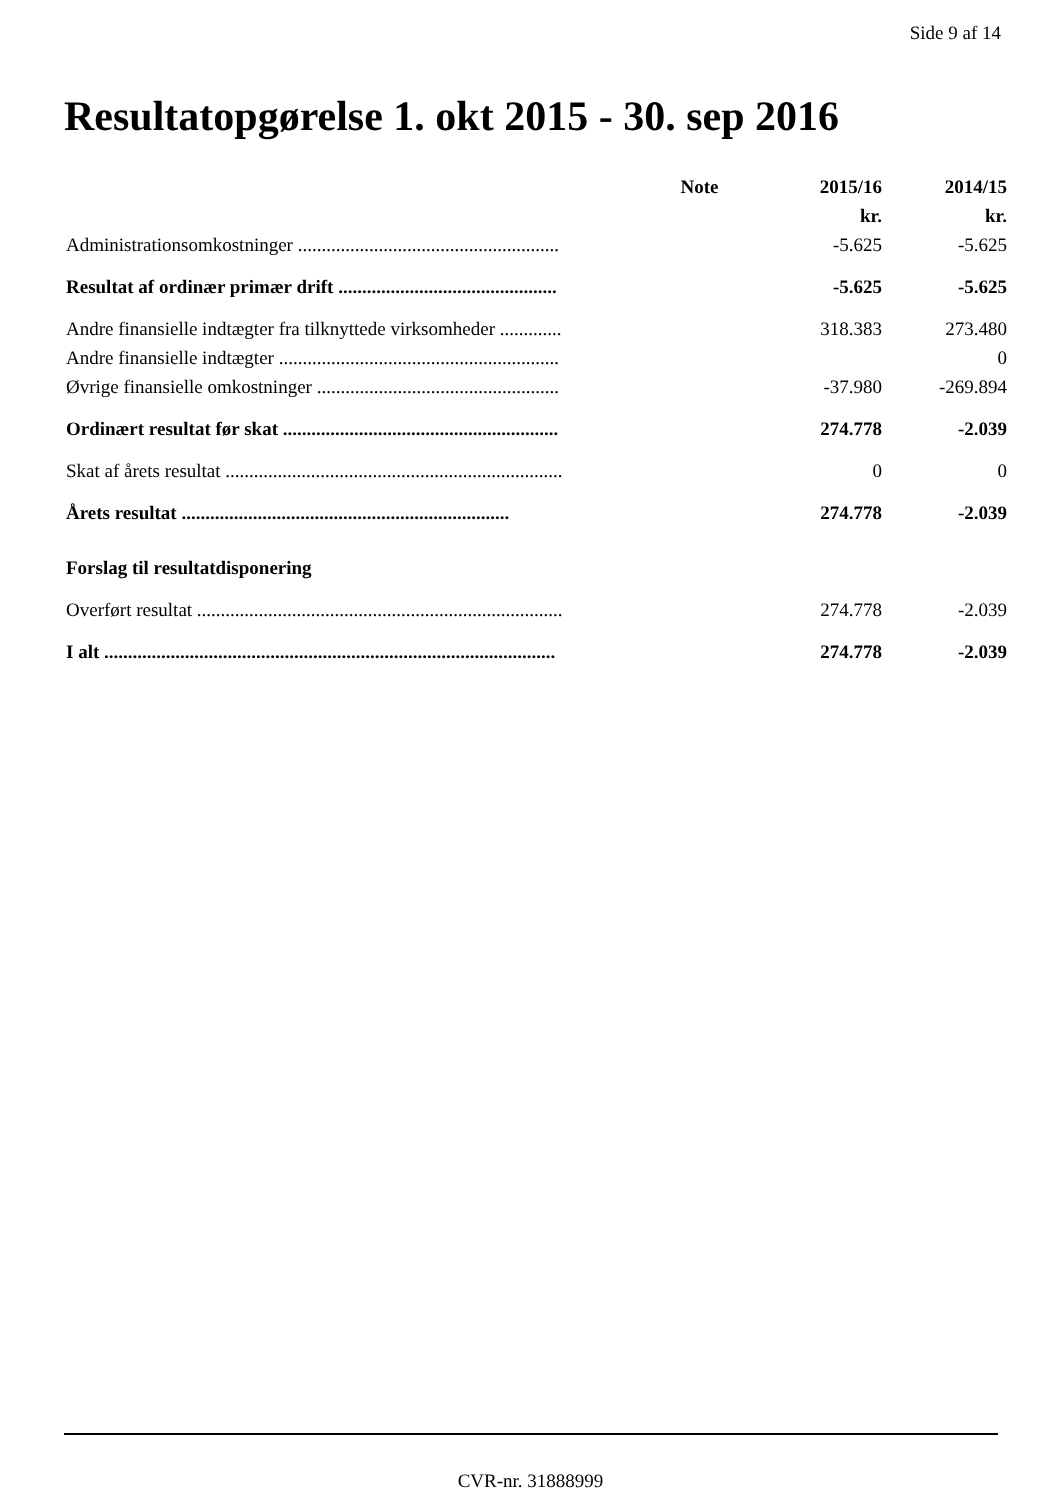Side 9 af 14
Resultatopgørelse 1. okt 2015 - 30. sep 2016
| | Note | 2015/16 | 2014/15 |
| --- | --- | --- | --- |
| | | kr. | kr. |
| Administrationsomkostninger ....................................................... | | -5.625 | -5.625 |
| Resultat af ordinær primær drift .............................................. | | -5.625 | -5.625 |
| Andre finansielle indtægter fra tilknyttede virksomheder ............. | | 318.383 | 273.480 |
| Andre finansielle indtægter ........................................................... | | | 0 |
| Øvrige finansielle omkostninger ................................................... | | -37.980 | -269.894 |
| Ordinært resultat før skat .......................................................... | | 274.778 | -2.039 |
| Skat af årets resultat ....................................................................... | | 0 | 0 |
| Årets resultat ..................................................................... | | 274.778 | -2.039 |
| Forslag til resultatdisponering | | | |
| Overført resultat ............................................................................. | | 274.778 | -2.039 |
| I alt ............................................................................................... | | 274.778 | -2.039 |
CVR-nr. 31888999